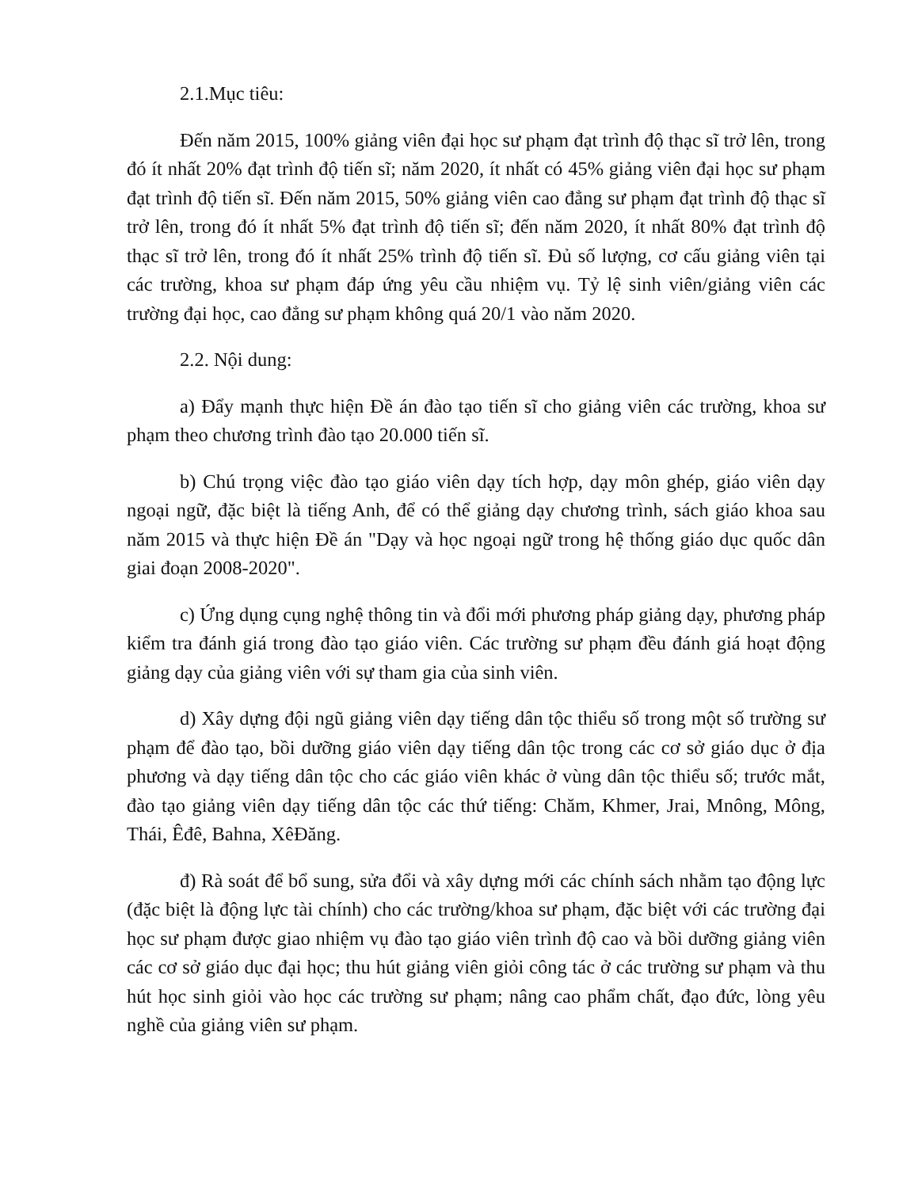2.1.Mục tiêu:
Đến năm 2015, 100% giảng viên đại học sư phạm đạt trình độ thạc sĩ trở lên, trong đó ít nhất 20% đạt trình độ tiến sĩ; năm 2020, ít nhất có 45% giảng viên đại học sư phạm đạt trình độ tiến sĩ. Đến năm 2015, 50% giảng viên cao đẳng sư phạm đạt trình độ thạc sĩ trở lên, trong đó ít nhất 5% đạt trình độ tiến sĩ; đến năm 2020, ít nhất 80% đạt trình độ thạc sĩ trở lên, trong đó ít nhất 25% trình độ tiến sĩ. Đủ số lượng, cơ cấu giảng viên tại các trường, khoa sư phạm đáp ứng yêu cầu nhiệm vụ. Tỷ lệ sinh viên/giảng viên các trường đại học, cao đẳng sư phạm không quá 20/1 vào năm 2020.
2.2. Nội dung:
a) Đẩy mạnh thực hiện Đề án đào tạo tiến sĩ cho giảng viên các trường, khoa sư phạm theo chương trình đào tạo 20.000 tiến sĩ.
b) Chú trọng việc đào tạo giáo viên dạy tích hợp, dạy môn ghép, giáo viên dạy ngoại ngữ, đặc biệt là tiếng Anh, để có thể giảng dạy chương trình, sách giáo khoa sau năm 2015 và thực hiện Đề án "Dạy và học ngoại ngữ trong hệ thống giáo dục quốc dân giai đoạn 2008-2020".
c) Ứng dụng cụng nghệ thông tin và đổi mới phương pháp giảng dạy, phương pháp kiểm tra đánh giá trong đào tạo giáo viên. Các trường sư phạm đều đánh giá hoạt động giảng dạy của giảng viên với sự tham gia của sinh viên.
d) Xây dựng đội ngũ giảng viên dạy tiếng dân tộc thiểu số trong một số trường sư phạm để đào tạo, bồi dưỡng giáo viên dạy tiếng dân tộc trong các cơ sở giáo dục ở địa phương và dạy tiếng dân tộc cho các giáo viên khác ở vùng dân tộc thiểu số; trước mắt, đào tạo giảng viên dạy tiếng dân tộc các thứ tiếng: Chăm, Khmer, Jrai, Mnông, Mông, Thái, Êđê, Bahna, XêĐăng.
đ) Rà soát để bổ sung, sửa đổi và xây dựng mới các chính sách nhằm tạo động lực (đặc biệt là động lực tài chính) cho các trường/khoa sư phạm, đặc biệt với các trường đại học sư phạm được giao nhiệm vụ đào tạo giáo viên trình độ cao và bồi dưỡng giảng viên các cơ sở giáo dục đại học; thu hút giảng viên giỏi công tác ở các trường sư phạm và thu hút học sinh giỏi vào học các trường sư phạm; nâng cao phẩm chất, đạo đức, lòng yêu nghề của giảng viên sư phạm.